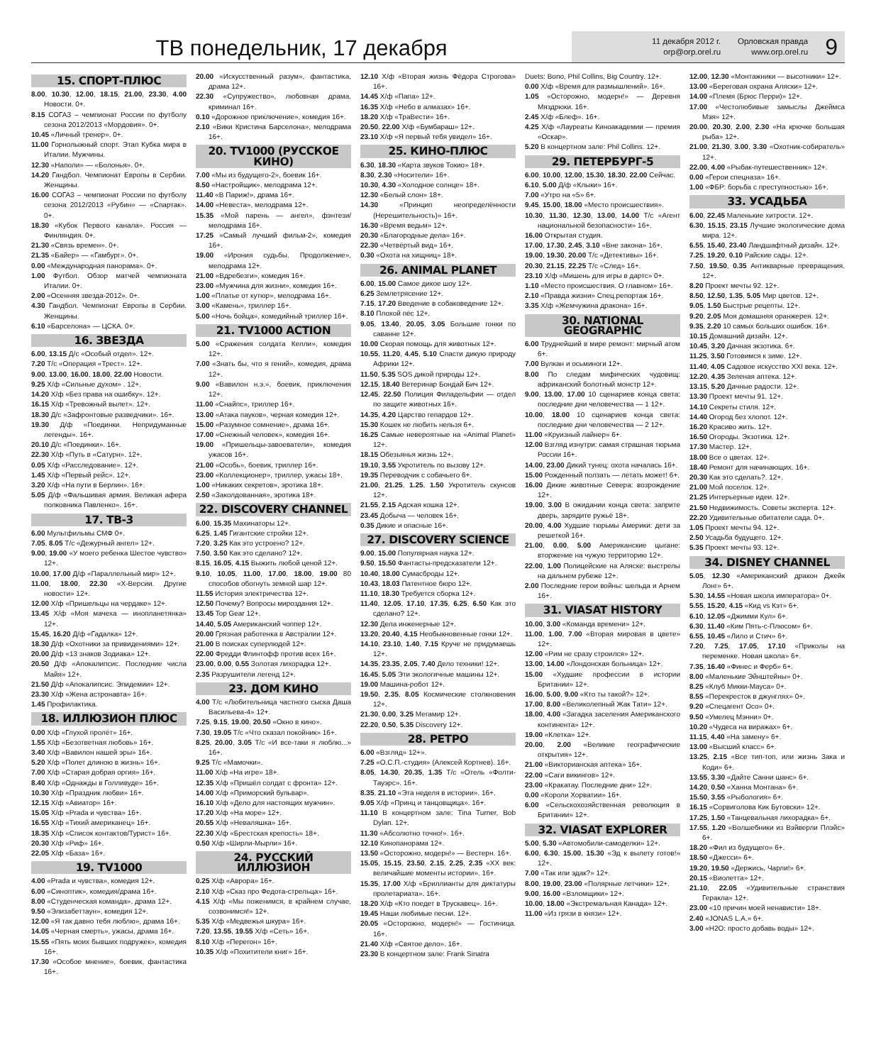ТВ понедельник, 17 декабря
11 декабря 2012 г.
orp@orp.orel.ru
Орловская правда
www.orp.orel.ru
9
15. СПОРТ-ПЛЮС
8.00, 10.30, 12.00, 18.15, 21.00, 23.30, 4.00 Новости. 0+.
8.15 СОГАЗ – чемпионат России по футболу сезона 2012/2013 «Мордовия». 0+.
10.45 «Личный тренер». 0+.
11.00 Горнолыжный спорт. Этап Кубка мира в Италии. Мужчины.
12.30 «Наполи» — «Болонья». 0+.
14.20 Гандбол. Чемпионат Европы в Сербии. Женщины.
16.00 СОГАЗ – чемпионат России по футболу сезона 2012/2013 «Рубин» — «Спартак». 0+.
18.30 «Кубок Первого канала». Россия — Финляндия. 0+.
21.30 «Связь времен». 0+.
21.35 «Байер» — «Гамбург». 0+.
0.00 «Международная панорама». 0+.
1.00 Футбол. Обзор матчей чемпионата Италии. 0+.
2.00 «Осенняя звезда-2012». 0+.
4.30 Гандбол. Чемпионат Европы в Сербии. Женщины.
6.10 «Барселона» — ЦСКА. 0+.
16. ЗВЕЗДА
6.00, 13.15 Д/с «Особый отдел». 12+.
7.20 Т/с «Операция «Трест». 12+.
9.00, 13.00, 16.00, 18.00, 22.00 Новости.
9.25 Х/ф «Сильные духом» . 12+.
14.20 Х/ф «Без права на ошибку». 12+.
16.15 Х/ф «Тревожный вылет». 12+.
18.30 Д/с «Зафронтовые разведчики». 16+.
19.30 Д/ф «Поединки. Непридуманные легенды». 16+.
20.10 Д/с «Поединки». 16+.
22.30 Х/ф «Путь в «Сатурн». 12+.
0.05 Х/ф «Расследование». 12+.
1.45 Х/ф «Первый рейс». 12+.
3.20 Х/ф «На пути в Берлин». 16+.
5.05 Д/ф «Фальшивая армия. Великая афера полковника Павленко». 16+.
17. ТВ-3
6.00 Мультфильмы СМФ 0+.
7.05, 8.05 Т/с «Дежурный ангел» 12+.
9.00, 19.00 «У моего ребенка Шестое чувство» 12+.
10.00, 17.00 Д/ф «Параллельный мир» 12+.
11.00, 18.00, 22.30 «Х-Версии. Другие новости» 12+.
12.00 Х/ф «Пришельцы на чердаке» 12+.
13.45 Х/ф «Моя мачеха — инопланетянка» 12+.
15.45, 16.20 Д/ф «Гадалка» 12+.
18.30 Д/ф «Охотники за привидениями» 12+.
20.00 Д/ф «13 знаков Зодиака» 12+.
20.50 Д/ф «Апокалипсис. Последние числа Майя» 12+.
21.50 Д/ф «Апокалипсис. Эпидемии» 12+.
23.30 Х/ф «Жена астронавта» 16+.
1.45 Профилактика.
18. ИЛЛЮЗИОН ПЛЮС
0.00 Х/ф «Глухой пролёт» 16+.
1.55 Х/ф «Безответная любовь» 16+.
3.40 Х/ф «Вавилон нашей эры» 16+.
5.20 Х/ф «Полет длиною в жизнь» 16+.
7.00 Х/ф «Старая добрая оргия» 16+.
8.40 Х/ф «Однажды в Голливуде» 16+.
10.30 Х/ф «Праздник любви» 16+.
12.15 Х/ф «Авиатор» 16+.
15.05 Х/ф «Prada и чувства» 16+.
16.55 Х/ф «Тихий американец» 16+.
18.35 Х/ф «Список контактов/Турист» 16+.
20.30 Х/ф «Риф» 16+.
22.05 Х/ф «База» 16+.
19. TV1000
4.00 «Prada и чувства», комедия 12+.
6.00 «Синоптик», комедия/драма 16+.
8.00 «Студенческая команда», драма 12+.
9.50 «Элизабеттаун», комедия 12+.
12.00 «Я так давно тебя люблю», драма 16+.
14.05 «Черная смерть», ужасы, драма 16+.
15.55 «Пять моих бывших подружек», комедия 16+.
17.30 «Особое мнение», боевик, фантастика 16+.
20.00 «Искусственный разум», фантастика, драма 12+.
22.30 «Супружество», любовная драма, криминал 16+.
0.10 «Дорожное приключение», комедия 16+.
2.10 «Вики Кристина Барселона», мелодрама 16+.
20. TV1000 (РУССКОЕ КИНО)
7.00 «Мы из будущего-2», боевик 16+.
8.50 «Настройщик», мелодрама 12+.
11.40 «В Париж!», драма 16+.
14.00 «Невеста», мелодрама 12+.
15.35 «Мой парень — ангел», фэнтези/мелодрама 16+.
17.25 «Самый лучший фильм-2», комедия 16+.
19.00 «Ирония судьбы. Продолжение», мелодрама 12+.
21.00 «Вдребезги», комедия 16+.
23.00 «Мужчина для жизни», комедия 16+.
1.00 «Платье от кутюр», мелодрама 16+.
3.00 «Камень», триллер 16+.
5.00 «Ночь бойца», комедийный триллер 16+.
21. TV1000 ACTION
5.00 «Сражения солдата Келли», комедия 12+.
7.00 «Знать бы, что я гений», комедия, драма 12+.
9.00 «Вавилон н.э.», боевик, приключения 12+.
11.00 «Снайпс», триллер 16+.
13.00 «Атака пауков», черная комедия 12+.
15.00 «Разумное сомнение», драма 16+.
17.00 «Снежный человек», комедия 16+.
19.00 «Пришельцы-завоеватели», комедия ужасов 16+.
21.00 «Особь», боевик, триллер 16+.
23.00 «Коллекционер», триллер, ужасы 18+.
1.00 «Никаких секретов», эротика 18+.
2.50 «Заколдованная», эротика 18+.
22. DISCOVERY CHANNEL
6.00, 15.35 Махинаторы 12+.
6.25, 1.45 Гигантские стройки 12+.
7.20, 3.25 Как это устроено? 12+.
7.50, 3.50 Как это сделано? 12+.
8.15, 16.05, 4.15 Выжить любой ценой 12+.
9.10, 10.05, 11.00, 17.00, 18.00, 19.00 80 способов обогнуть земной шар 12+.
11.55 История электричества 12+.
12.50 Почему? Вопросы мироздания 12+.
13.45 Top Gear 12+.
14.40, 5.05 Американский чоппер 12+.
20.00 Грязная работенка в Австралии 12+.
21.00 В поисках суперлюдей 12+.
22.00 Фредди Флинтофф против всех 16+.
23.00, 0.00, 0.55 Золотая лихорадка 12+.
2.35 Разрушители легенд 12+.
23. ДОМ КИНО
4.00 Т/с «Любительница частного сыска Даша Васильева-4» 12+.
7.25, 9.15, 19.00, 20.50 «Окно в кино».
7.30, 19.05 Т/с «Что сказал покойник» 16+.
8.25, 20.00, 3.05 Т/с «И все-таки я люблю...» 16+.
9.25 Т/с «Мамочки».
11.00 Х/ф «На игре» 18+.
12.35 Х/ф «Пришёл солдат с фронта» 12+.
14.00 Х/ф «Приморский бульвар».
16.10 Х/ф «Дело для настоящих мужчин».
17.20 Х/ф «На море» 12+.
20.55 Х/ф «Неваляшка» 16+.
22.30 Х/ф «Брестская крепость» 18+.
0.50 Х/ф «Ширли-Мырли» 16+.
24. РУССКИЙ ИЛЛЮЗИОН
0.25 Х/ф «Аврора» 16+.
2.10 Х/ф «Сказ про Федота-стрельца» 16+.
4.15 Х/ф «Мы поженимся, в крайнем случае, созвонимся!» 12+.
5.35 Х/ф «Медвежья шкура» 16+.
7.20, 13.55, 19.55 Х/ф «Сеть» 16+.
8.10 Х/ф «Перегон» 16+.
10.35 Х/ф «Похитители книг» 16+.
12.10 Х/ф «Вторая жизнь Фёдора Строгова» 16+.
14.45 Х/ф «Папа» 12+.
16.35 Х/ф «Небо в алмазах» 16+.
18.20 Х/ф «ТраВести» 16+.
20.50, 22.00 Х/ф «Бумбараш» 12+.
23.10 Х/ф «Я первый тебя увидел» 16+.
25. КИНО-ПЛЮС
6.30, 18.30 «Карта звуков Токио» 18+.
8.30, 2.30 «Носители» 16+.
10.30, 4.30 «Холодное солнце» 18+.
12.30 «Белый слон» 18+.
14.30 «Принцип неопределённости (Нерешительность)» 16+.
16.30 «Время ведьм» 12+.
20.30 «Благородные дела» 16+.
22.30 «Четвёртый вид» 16+.
0.30 «Охота на хищниц» 18+.
26. ANIMAL PLANET
6.00, 15.00 Самое дикое шоу 12+.
6.25 Землетрясение 12+.
7.15, 17.20 Введение в собаковедение 12+.
8.10 Плохой пёс 12+.
9.05, 13.40, 20.05, 3.05 Большие гонки по саванне 12+.
10.00 Скорая помощь для животных 12+.
10.55, 11.20, 4.45, 5.10 Спасти дикую природу Африки 12+.
11.50, 5.35 SOS дикой природы 12+.
12.15, 18.40 Ветеринар Бондай Бич 12+.
12.45, 22.50 Полиция Филадельфии — отдел по защите животных 16+.
14.35, 4.20 Царство гепардов 12+.
15.30 Кошек не любить нельзя 6+.
16.25 Самые невероятные на «Animal Planet» 12+.
18.15 Обезьянья жизнь 12+.
19.10, 3.55 Укротитель по вызову 12+.
19.35 Переводчик с собачьего 6+.
21.00, 21.25, 1.25, 1.50 Укротитель скунсов 12+.
21.55, 2.15 Адская кошка 12+.
23.45 Добыча — человек 16+.
0.35 Дикие и опасные 16+.
27. DISCOVERY SCIENCE
9.00, 15.00 Популярная наука 12+.
9.50, 15.50 Фантасты-предсказатели 12+.
10.40, 18.00 Сумасброды 12+.
10.43, 18.03 Патентное бюро 12+.
11.10, 18.30 Требуется сборка 12+.
11.40, 12.05, 17.10, 17.35, 6.25, 6.50 Как это сделано? 12+.
12.30 Дела инженерные 12+.
13.20, 20.40, 4.15 Необыкновенные гонки 12+.
14.10, 23.10, 1.40, 7.15 Круче не придумаешь 12+.
14.35, 23.35, 2.05, 7.40 Дело техники! 12+.
16.45, 5.05 Эти экологичные машины 12+.
19.00 Машина-робот 12+.
19.50, 2.35, 8.05 Космические столкновения 12+.
21.30, 0.00, 3.25 Мегамир 12+.
22.20, 0.50, 5.35 Discovery 12+.
28. РЕТРО
6.00 «Взгляд» 12+».
7.25 «О.С.П.-студия» (Алексей Кортнев). 16+.
8.05, 14.30, 20.35, 1.35 Т/с «Отель «Фолти-Тауэрс». 16+.
8.35, 21.10 «Эта неделя в истории». 16+.
9.05 Х/ф «Принц и танцовщица». 16+.
11.10 В концертном зале: Tina Turner, Bob Dylan. 12+.
11.30 «Абсолютно точно!». 16+.
12.10 Кинопанорама 12+.
13.50 «Осторожно, модерн!» — Вестерн. 16+.
15.05, 15.15, 23.50, 2.15, 2.25, 2.35 «XX век: величайшие моменты истории». 16+.
15.35, 17.00 Х/ф «Бриллианты для диктатуры пролетариата». 16+.
18.20 Х/ф «Кто поедет в Трускавец». 16+.
19.45 Наши любимые песни. 12+.
20.05 «Осторожно, модерн!» — Гостиница. 16+.
21.40 Х/ф «Святое дело». 16+.
23.30 В концертном зале: Frank Sinatra
Duets: Bono, Phil Collins, Big Country. 12+.
0.00 Х/ф «Время для размышлений». 16+.
1.05 «Осторожно, модерн!» — Деревня Мяздрюки. 16+.
2.45 Х/ф «Блеф». 16+.
4.25 Х/ф «Лауреаты Киноакадемии — премия «Оскар».
5.20 В концертном зале: Phil Collins. 12+.
29. ПЕТЕРБУРГ-5
6.00, 10.00, 12.00, 15.30, 18.30, 22.00 Сейчас.
6.10, 5.00 Д/ф «Клыки» 16+.
7.00 «Утро на «5» 6+.
9.45, 15.00, 18.00 «Место происшествия».
10.30, 11.30, 12.30, 13.00, 14.00 Т/с «Агент национальной безопасности» 16+.
16.00 Открытая студия.
17.00, 17.30, 2.45, 3.10 «Вне закона» 16+.
19.00, 19.30, 20.00 Т/с «Детективы» 16+.
20.30, 21.15, 22.25 Т/с «След» 16+.
23.10 Х/ф «Мишень для игры в дартс» 0+.
1.10 «Место происшествия. О главном» 16+.
2.10 «Правда жизни» Спец.репортаж 16+.
3.35 Х/ф «Жемчужина дракона» 16+.
30. NATIONAL GEOGRAPHIC
6.00 Труднейший в мире ремонт: мирный атом 6+.
7.00 Вулкан и осьминоги 12+.
8.00 По следам мифических чудовищ: африканский болотный монстр 12+.
9.00, 13.00, 17.00 10 сценариев конца света: последние дни человечества — 1 12+.
10.00, 18.00 10 сценариев конца света: последние дни человечества — 2 12+.
11.00 «Круизный лайнер» 6+.
12.00 Взгляд изнутри: самая страшная тюрьма России 16+.
14.00, 23.00 Дикий тунец: охота началась 16+.
15.00 Рожденный ползать — летать может! 6+.
16.00 Дикие животные Севера: возрождение 12+.
19.00, 3.00 В ожидании конца света: заприте дверь, зарядите ружьё 18+.
20.00, 4.00 Худшие тюрьмы Америки: дети за решеткой 16+.
21.00, 0.00, 5.00 Американские цыгане: вторжение на чужую территорию 12+.
22.00, 1.00 Полицейские на Аляске: выстрелы на дальнем рубеже 12+.
2.00 Последние герои войны: шельда и Арнем 16+.
31. VIASAT HISTORY
10.00, 3.00 «Команда времени» 12+.
11.00, 1.00, 7.00 «Вторая мировая в цвете» 12+.
12.00 «Рим не сразу строился» 12+.
13.00, 14.00 «Лондонская больница» 12+.
15.00 «Худшие профессии в истории Британии» 12+.
16.00, 5.00, 9.00 «Кто ты такой?» 12+.
17.00, 8.00 «Великолепный Жак Тати» 12+.
18.00, 4.00 «Загадка заселения Американского континента» 12+.
19.00 «Клетка» 12+.
20.00, 2.00 «Великие географические открытия» 12+.
21.00 «Викторианская аптека» 16+.
22.00 «Саги викингов» 12+.
23.00 «Кракатау. Последние дни» 12+.
0.00 «Короли Хорватии» 16+.
6.00 «Сельскохозяйственная революция в Британии» 12+.
32. VIASAT EXPLORER
5.00, 5.30 «Автомобили-самоделки» 12+.
6.00, 6.30, 15.00, 15.30 «Эд к вылету готов!» 12+.
7.00 «Так или эдак?» 12+.
8.00, 19.00, 23.00 «Полярные летчики» 12+.
9.00, 16.00 «Взломщики» 12+.
10.00, 18.00 «Экстремальная Канада» 12+.
11.00 «Из грязи в князи» 12+.
12.00, 12.30 «Монтажники — высотники» 12+.
13.00 «Береговая охрана Аляски» 12+.
14.00 «Племя (Брюс Перри)» 12+.
17.00 «Честолюбивые замыслы Джеймса Мэя» 12+.
20.00, 20.30, 2.00, 2.30 «На крючке большая рыба» 12+.
21.00, 21.30, 3.00, 3.30 «Охотник-собиратель» 12+.
22.00, 4.00 «Рыбак-путешественник» 12+.
0.00 «Герои спецназа» 16+.
1.00 «ФБР: борьба с преступностью» 16+.
33. УСАДЬБА
6.00, 22.45 Маленькие хитрости. 12+.
6.30, 15.15, 23.15 Лучшие экологические дома мира. 12+.
6.55, 15.40, 23.40 Ландшафтный дизайн. 12+.
7.25, 19.20, 0.10 Райские сады. 12+.
7.50, 19.50, 0.35 Антикварные превращения. 12+.
8.20 Проект мечты 92. 12+.
8.50, 12.50, 1.35, 5.05 Мир цветов. 12+.
9.05, 1.50 Быстрые рецепты. 12+.
9.20, 2.05 Моя домашняя оранжерея. 12+.
9.35, 2.20 10 самых больших ошибок. 16+.
10.15 Домашний дизайн. 12+.
10.45, 3.20 Дачная экзотика. 6+.
11.25, 3.50 Готовимся к зиме. 12+.
11.40, 4.05 Садовое искусство XXI века. 12+.
12.20, 4.35 Зеленая аптека. 12+.
13.15, 5.20 Дачные радости. 12+.
13.30 Проект мечты 91. 12+.
14.10 Секреты стиля. 12+.
14.40 Огород без хлопот. 12+.
16.20 Красиво жить. 12+.
16.50 Огороды. Экзотика. 12+.
17.30 Мастер. 12+.
18.00 Все о цветах. 12+.
18.40 Ремонт для начинающих. 16+.
20.30 Как это сделать?. 12+.
21.00 Мой поселок. 12+.
21.25 Интерьерные идеи. 12+.
21.50 Недвижимость. Советы эксперта. 12+.
22.20 Удивительные обитатели сада. 0+.
1.05 Проект мечты 94. 12+.
2.50 Усадьба будущего. 12+.
5.35 Проект мечты 93. 12+.
34. DISNEY CHANNEL
5.05, 12.30 «Американский дракон Джейк Лонг» 6+.
5.30, 14.55 «Новая школа императора» 0+.
5.55, 15.20, 4.15 «Кид vs Кэт» 6+.
6.10, 12.05 «Джимми Кул» 6+.
6.30, 11.40 «Ким Пять-с-Плюсом» 6+.
6.55, 10.45 «Лило и Стич» 6+.
7.20, 7.25, 17.05, 17.10 «Приколы на переменке. Новая школа» 6+.
7.35, 16.40 «Финес и Ферб» 6+.
8.00 «Маленькие Эйнштейны» 0+.
8.25 «Клуб Микки-Мауса» 0+.
8.55 «Перекресток в джунглях» 0+.
9.20 «Спецагент Осо» 0+.
9.50 «Умелец Мэнни» 0+.
10.20 «Чудеса на виражах» 6+.
11.15, 4.40 «На замену» 6+.
13.00 «Высший класс» 6+.
13.25, 2.15 «Все тип-топ, или жизнь Зака и Коди» 6+.
13.55, 3.30 «Дайте Санни шанс» 6+.
14.20, 0.50 «Ханна Монтана» 6+.
15.50, 3.55 «Рыбология» 6+.
16.15 «Сорвиголова Кик Бутовски» 12+.
17.25, 1.50 «Танцевальная лихорадка» 6+.
17.55, 1.20 «Волшебники из Вэйверли Плэйс» 6+.
18.20 «Фил из будущего» 6+.
18.50 «Джесси» 6+.
19.20, 19.50 «Держись, Чарли!» 6+.
20.15 «Виолетта» 12+.
21.10, 22.05 «Удивительные странствия Геракла» 12+.
23.00 «10 причин моей ненависти» 18+.
2.40 «JONAS L.A.» 6+.
3.00 «H2O: просто добавь воды» 12+.